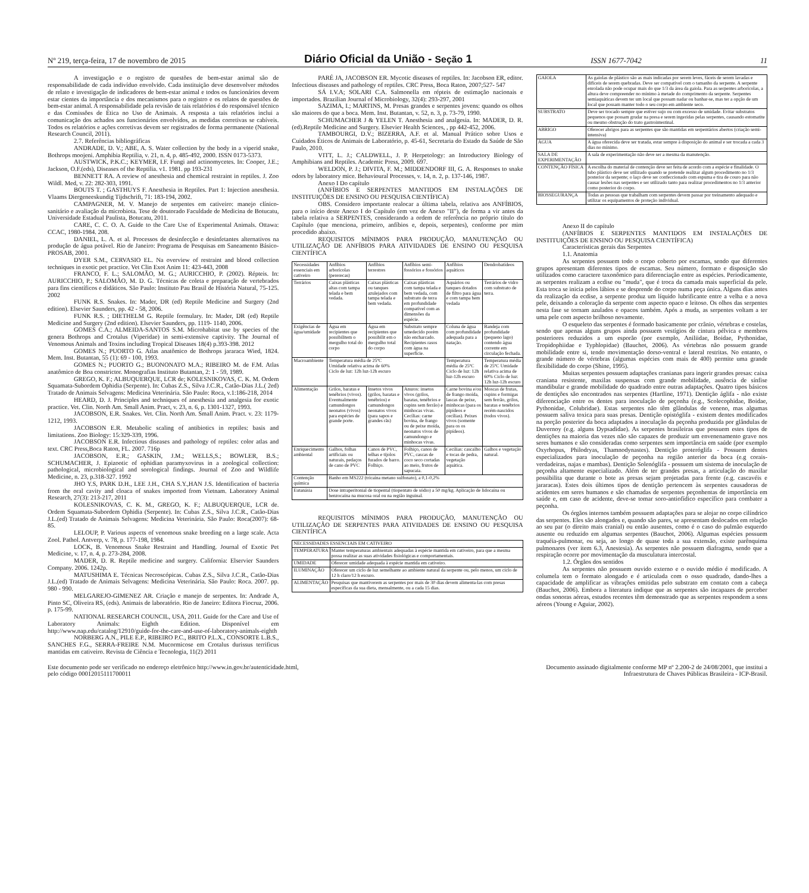Nº 219, terça-feira, 17 de novembro de 2015 Diário Oficial da União - Seção 1 ISSN 1677-7042 11
A investigação e o registro de questões de bem-estar animal são de responsabilidade de cada indivíduo envolvido. Cada instituição deve desenvolver métodos de relato e investigação de indicadores de bem-estar animal e todos os funcionários devem estar cientes da importância e dos mecanismos para o registro e os relatos de questões de bem-estar animal. A responsabilidade pela revisão de tais relatórios é do responsável técnico e das Comissões de Ética no Uso de Animais. A resposta a tais relatórios inclui a comunicação dos achados aos funcionários envolvidos, as medidas corretivas se cabíveis. Todos os relatórios e ações corretivas devem ser registrados de forma permanente (National Research Council, 2011).
2.7. Referências bibliográficas
ANDRADE, D. V.; ABE, A. S. Water collection by the body in a viperid snake, Bothrops moojeni. Amphibia Reptilia, v. 21, n. 4, p. 485-492, 2000. ISSN 0173-5373.
AUSTWICK, P.K.C.; KEYMER, I.F. Fungi and actinomycetes. In: Cooper, J.E.; Jackson, O.F.(eds), Diseases of the Reptilia. v1. 1981. pp 193-231
BENNETT RA. A review of anesthesia and chemical restraint in reptiles. J. Zoo Wildl. Med, v. 22: 282-303, 1991.
BOUTS T. ; GASTHUYS F. Anesthesia in Reptiles. Part 1: Injection anesthesia. Vlaams Diergeneeskundig Tijdschrift, 71: 183-194, 2002.
CAMPAGNER, M. V. Manejo de serpentes em cativeiro: manejo clínico-sanitário e avaliação da microbiota. Tese de doutorado Faculdade de Medicina de Botucatu, Universidade Estadual Paulista, Botucatu, 2011.
CARE, C. C. O. A. Guide to the Care Use of Experimental Animals. Ottawa: CCAC, 1980-1984. 208.
DANIEL, L. A. et al. Processos de desinfecção e desinfetantes alternativos na produção de água potável. Rio de Janeiro: Programa de Pesquisas em Saneamento Básico-PROSAB, 2001.
DYER S.M., CERVASIO EL. Na overview of restraint and blood collection techniques in exotic pet practice. Vet Clin Exot Anim 11: 423-443, 2008
FRANCO, F. L.; SALOMÃO, M. G.; AURICCHIO, P. (2002). Répteis. In: AURICCHIO, P.; SALOMÃO, M. D. G. Técnicas de coleta e preparação de vertebrados para fins científicos e didáticos. São Paulo: Instituto Pau Brasil de História Natural, 75-125. 2002
FUNK R.S. Snakes. In: Mader, DR (ed) Reptile Medicine and Surgery (2nd edition). Elsevier Saunders, pp. 42 - 58, 2006.
FUNK R.S. ; DIETHELM G. Reptile formulary. In: Mader, DR (ed) Reptile Medicine and Surgery (2nd edition). Elsevier Saunders, pp. 1119- 1140, 2006.
GOMES C.A.; ALMEIDA-SANTOS S.M. Microhabitat use by species of the genera Bothrops and Crotalus (Viperidae) in semi-extensive captivity. The Journal of Venomous Animals and Toxins including Tropical Diseases 18(4) p.393-398. 2012
GOMES N.; PUORTO G. Atlas anatômico de Bothrops jararaca Wied, 1824. Mem. Inst. Butantan, 55 (1): 69 - 100, 1993.
GOMES N.; PUORTO G.; BUONONATO M.A.; RIBEIRO M. de F.M. Atlas anatômico de Boa constrictor. Monografias Instituto Butantan, 2: 1 - 59, 1989.
GREGO, K. F.; ALBUQUERQUE, LCR de; KOLESNIKOVAS, C. K. M. Ordem Squamata-Subordem Ophidia (Serpente). In: Cubas Z.S., Silva J.C.R., Catão-Dias J.L.( 2ed) Tratado de Animais Selvagens: Medicina Veterinária. São Paulo: Roca, v.1:186-218, 2014
HEARD, D. J. Principles and techniques of anesthesia and analgesia for exotic practice. Vet. Clin. North Am. Small Anim. Pract, v. 23, n. 6, p. 1301-1327, 1993.
JACOBSON, E.R. Snakes. Vet. Clin. North Am. Small Anim. Pract. v. 23: 1179-1212, 1993.
JACOBSON E.R. Metabolic scaling of antibiotics in reptiles: basis and limitations. Zoo Biology: 15:329-339, 1996.
JACOBSON E.R. Infectious diseases and pathology of reptiles: color atlas and text. CRC Press,Boca Raton, FL. 2007. 716p
JACOBSON, E.R.; GASKIN, J.M.; WELLS,S.; BOWLER, B.S.; SCHUMACHER, J. Epizootic of ophidian paramyxovirus in a zoological collection: pathological, microbiological and sorological findings. Journal of Zoo and Wildlife Medicine, n. 23, p.318-327. 1992
JHO Y.S, PARK D.H., LEE J.H., CHA S.Y.,HAN J.S. Identification of bacteria from the oral cavity and cloaca of snakes imported from Vietnam. Laboratory Animal Research, 27(3): 213-217, 2011
KOLESNIKOVAS, C. K. M., GREGO, K. F.; ALBUQUERQUE, LCR de. Ordem Squamata-Subordem Ophidia (Serpente). In: Cubas Z.S., Silva J.C.R., Catão-Dias J.L.(ed) Tratado de Animais Selvagens: Medicina Veterinária. São Paulo: Roca(2007): 68-85.
LELOUP, P. Various aspects of venomous snake breeding on a large scale. Acta Zool. Pathol. Antverp, v. 78, p. 177-198, 1984.
LOCK, B. Venomous Snake Restraint and Handling. Journal of Exotic Pet Medicine, v. 17, n. 4, p. 273-284, 2008.
MADER, D. R. Reptile medicine and surgery. California: Elservier Saunders Company. 2006. 1242p.
MATUSHIMA E. Técnicas Necroscópicas. Cubas Z.S., Silva J.C.R., Catão-Dias J.L.(ed) Tratado de Animais Selvagens: Medicina Veterinária. São Paulo: Roca. 2007. pp. 980 - 990.
MELGAREJO-GIMENEZ AR. Criação e manejo de serpentes. In: Andrade A, Pinto SC, Oliveira RS, (eds). Animais de laboratório. Rio de Janeiro: Editora Fiocruz, 2006. p. 175-99.
NATIONAL RESEARCH COUNCIL, USA, 2011. Guide for the Care and Use of Laboratory Animals: Eighth Edition. Disponível em http://www.nap.edu/catalog/12910/guide-for-the-care-and-use-of-laboratory-animals-eighth
NORBERG A.N., PILE E.P., RIBEIRO P.C., BRITO P.L.X., CONSORTE L.B.S., SANCHES F.G., SERRA-FREIRE N.M. Mucormicose em Crotalus durissus terrificus mantidas em cativeiro. Revista de Ciência e Tecnologia, 11(2) 2011
PARÉ JA, JACOBSON ER. Mycotic diseases of reptiles. In: Jacobson ER, editor. Infectious diseases and pathology of reptiles. CRC Press, Boca Raton, 2007;527- 547
SÁ I.V.A; SOLARI C.A. Salmonella em répteis de estimação nacionais e importados. Brazilian Journal of Microbiology, 32(4): 293-297, 2001
SAZIMA, I.; MARTINS, M. Presas grandes e serpentes jovens: quando os olhos são maiores do que a boca. Mem. Inst. Butantan, v. 52, n. 3, p. 73-79, 1990.
SCHUMACHER J & YELEN T. Anesthesia and analgesia. In: MADER, D. R. (ed).Reptile Medicine and Surgery. Elsevier Health Sciences, , pp 442-452, 2006.
TAMBOURGI, D.V.; BIZERRA, A.F. et al. Manual Prático sobre Usos e Cuidados Éticos de Animais de Laboratório, p. 45-61, Secretaria do Estado da Saúde de São Paulo, 2010.
VITT, L. J.; CALDWELL, J. P. Herpetology: an Introductory Biology of Amphibians and Reptiles. Academic Press, 2009. 697.
WELDON, P. J.; DIVITA, F. M.; MIDDENDORF III, G. A. Responses to snake odors by laboratory mice. Behavioural Processes, v. 14, n. 2, p. 137-146, 1987.
Anexo I Do capítulo
(ANFÍBIOS E SERPENTES MANTIDOS EM INSTALAÇÕES DE INSTITUIÇÕES DE ENSINO OU PESQUISA CIENTÍFICA)
OBS. Considero importante realocar a última tabela, relativa aos ANFÍBIOS, para o início deste Anexo I do Capítulo (em vez de Anexo "II"), de forma a vir antes da tabela relativa a SERPENTES, considerando a ordem de referência no próprio título do Capítulo (que menciona, primeiro, anfíbios e, depois, serpentes), conforme por mim procedido abaixo.
REQUISITOS MÍNIMOS PARA PRODUÇÃO, MANUTENÇÃO OU UTILIZAÇÃO DE ANFÍBIOS PARA ATIVIDADES DE ENSINO OU PESQUISA CIENTÍFICA
| Necessidades essenciais em cativeiro | Anfíbios arborícolas (pererecas) | Anfíbios terrestres | Anfíbios semi-fossórios e fossórios | Anfíbios aquáticos | Dendrobatídeos |
| --- | --- | --- | --- | --- | --- |
| Terrários | Caixas plásticas altas com tampa telada e bem vedada. | Caixas plásticas ou tanques azulejados com tampa telada e bem vedada. | Caixas plásticas com tampa telada e bem vedada, com substrato de terra em profundidade compatível com as dimensões da espécie. | Aquários ou tanques dotados de filtro para água e com tampa bem vedada | Terrários de vidro com substrato de terra. |
| Exigências de água/umidade | Água em recipientes que possibilitem o mergulho total do corpo | Água em recipientes que possibilit em o mergulho total do corpo | Substrato sempre umedecido porém não encharcado. Recipientes rasos com água na superfície. | Coluna de água com profundidade adequada para a natação. | Bandeja com profundidade (pequeno lago) contendo água corrente em circulação fechada. |
| Macroambiente | Temperatura média de 25ºC Umidade relativa acima de 60% Ciclo de luz: 12h luz-12h escuro | | | Temperatura média de 25ºC Ciclo de luz: 12h luz-12h escuro | Temperatura média de 25ºC Umidade relativa acima de 60% Ciclo de luz: 12h luz-12h escuro |
| Alimentação | Grilos, baratas e tenébrios (vivos). Eventualmente camundongos neonatos (vivos) para espécies de grande porte. | Insetos vivos (grilos, baratas e tenébrios) e camundongos neonatos vivos (para sapos e grandes rãs) | Anuros: insetos vivos (grilos, baratas, tenébrios e cupins sem ferrão) e minhocas vivas. Cecílias: carne bovina, de frango ou de peixe moída, neonatos vivos de camundongo e minhocas vivas. | Carne bovina e/ou de frango moída, lascas de peixe, minhocas (para os pipídeos e cecílias). Peixes vivos (somente para os os pipídeos). | Moscas de frutas, cupins e formigas sem ferrão, grilos, baratas e tenébrios recém-nascidos (todos vivos). |
| Enriquecimento ambiental | Galhos, folhas artificiais ou naturais, pedaços de cano de PVC | Canos de PVC, telhas e tijolos furados de barro. Folhiço. | Folhiço, canos de PVC, cascas de coco seco cortadas ao meio, frutos de sapucaia. | Cecílias: cascalho e tocas de pedra, vegetação aquática. | Galhos e vegetação natural. |
| Contenção química | Banho em MS222 (tricaína metano sulfonato), a 0,1-0,2% | | | | |
| Eutanásia | Dose intraperitonial de tiopental (tiopentato de sódio) a 50 mg/kg. Aplicação de lidocaína ou benzocaína na mucosa oral ou na região inguinal. | | | | |
REQUISITOS MÍNIMOS PARA PRODUÇÃO, MANUTENÇÃO OU UTILIZAÇÃO DE SERPENTES PARA ATIVIDADES DE ENSINO OU PESQUISA CIENTÍFICA
| NECESSIDADES ESSENCIAIS EM CATIVEIRO | |
| --- | --- |
| TEMPERATURA | Manter temperaturas ambientais adequadas à espécie mantida em cativeiro, para que a mesma possa realizar as suas atividades fisiológicas e comportamentais. |
| UMIDADE | Oferecer umidade adequada à espécie mantida em cativeiro. |
| ILUMINAÇÃO | Oferecer um ciclo de luz semelhante ao ambiente natural da serpente ou, pelo menos, um ciclo de 12 h claro/12 h escuro. |
| ALIMENTAÇÃO | Pesquisas que mantiverem as serpentes por mais de 30 dias devem alimenta-las com presas específicas da sua dieta, mensalmente, ou a cada 15 dias. |
| GAIOLA | As gaiolas de plástico são as mais indicadas por serem leves, fáceis de serem lavadas e difíceis de serem quebradas. Deve ser compatível com o tamanho da serpente. A serpente enrolada não pode ocupar mais do que 1/3 da área da gaiola. Para as serpentes arborícolas, a altura deve compreender no mínimo à metade do comprimento da serpente. Serpentes semiaquáticas devem ter um local que possam nadar ou banhar-se, mas ter a opção de um local que possam manter todo o seu corpo em ambiente seco. |
| SUBSTRATO | Deve ser trocado sempre que estiver sujo ou com excesso de umidade. Evitar substratos pequenos que possam grudar na presa e serem ingeridas pelas serpentes, causando estomatite ou mesmo obstrução do trato gastrointestinal. |
| ABRIGO | Oferecer abrigos para as serpentes que são mantidas em serpentários abertos (criação semi-intensiva) |
| ÁGUA | A água oferecida deve ser tratada, estar sempre à disposição do animal e ser trocada a cada 3 dias no mínimo. |
| SALA DE EXPERIMENTAÇÃO | A sala de experimentação não deve ser a mesma da manutenção. |
| CONTENÇÃO FÍSICA | A escolha do material de contenção deve ser feita de acordo com a espécie e finalidade. O tubo plástico deve ser utilizado quando se pretende realizar algum procedimento no 1/3 posterior da serpente; o laço deve ser confeccionado com espuma e tira de couro para não causar lesões nas serpentes e ser utilizado tanto para realizar procedimentos no 1/3 anterior como posterior do corpo. |
| BIOSSEGURANÇA | Todas as pessoas que trabalham com serpentes devem passar por treinamento adequado e utilizar os equipamentos de proteção individual. |
Anexo II do capítulo
(ANFÍBIOS E SERPENTES MANTIDOS EM INSTALAÇÕES DE INSTITUIÇÕES DE ENSINO OU PESQUISA CIENTÍFICA)
Características gerais das Serpentes
1.1. Anatomia
As serpentes possuem todo o corpo coberto por escamas, sendo que diferentes grupos apresentam diferentes tipos de escamas. Seu número, formato e disposição são utilizados como caractere taxonômico para diferenciação entre as espécies. Periodicamente, as serpentes realizam a ecdise ou "muda", que é troca da camada mais superficial da pele. Esta troca se inicia pelos lábios e se desprende do corpo numa peça única. Alguns dias antes da realização da ecdise, a serpente produz um líquido lubrificante entre a velha e a nova pele, deixando a coloração da serpente com aspecto opaco e leitoso. Os olhos das serpentes nesta fase se tornam azulados e opacos também. Após a muda, as serpentes voltam a ter uma pele com aspecto brilhoso novamente.
O esqueleto das serpentes é formado basicamente por crânio, vértebras e costelas, sendo que apenas alguns grupos ainda possuem vestígios de cintura pélvica e membros posteriores reduzidos a um esporão (por exemplo, Aniliidae, Boidae, Pythonidae, Tropidophiidae e Typhlopidae) (Bauchot, 2006). As vértebras não possuem grande mobilidade entre si, tendo movimentação dorso-ventral e lateral restritas. No entanto, o grande número de vértebras (algumas espécies com mais de 400) permite uma grande flexibilidade do corpo (Shine, 1995).
Muitas serpentes possuem adaptações cranianas para ingerir grandes presas: caixa craniana resistente, maxilas suspensas com grande mobilidade, ausência de sínfise mandibular e grande mobilidade do quadrado entre outras adaptações. Quatro tipos básicos de dentições são encontrados nas serpentes (Hartline, 1971). Dentição áglifa - não existe diferenciação entre os dentes para inoculação de peçonha (e.g., Scolecophidae, Boidae, Pythonidae, Colubridae). Estas serpentes não têm glândulas de veneno, mas algumas possuem saliva toxica para suas presas. Dentição opistóglifa - existem dentes modificados na porção posterior da boca adaptados a inoculação da peçonha produzida por glândulas de Duvernoy (e.g. alguns Dypsadidae). As serpentes brasileiras que possuem estes tipos de dentições na maioria das vezes não são capazes de produzir um envenenamento grave nos seres humanos e são consideradas como serpentes sem importância em saúde (por exemplo Oxyrhopus, Philodryas, Thamnodynastes). Dentição proteróglifa - Possuem dentes especializados para inoculação de peçonha na região anterior da boca (e.g corais-verdadeiras, najas e mambas). Dentição Solenóglifa - possuem um sistema de inoculação de peçonha altamente especializado. Além de ter grandes presas, a articulação do maxilar possibilita que durante o bote as presas sejam projetadas para frente (e.g. cascavéis e jararacas). Estes dois últimos tipos de dentição pertencem às serpentes causadoras de acidentes em seres humanos e são chamadas de serpentes peçonhentas de importância em saúde e, em caso de acidente, deve-se tomar soro-antiofídico específico para combater a peçonha.
Os órgãos internos também possuem adaptações para se alojar no corpo cilíndrico das serpentes. Eles são alongados e, quando são pares, se apresentam deslocados em relação ao seu par (o direito mais cranial) ou então ausentes, como é o caso do pulmão esquerdo ausente ou reduzido em algumas serpentes (Bauchot, 2006). Algumas espécies possuem traquéia-pulmonar, ou seja, ao longo de quase toda a sua extensão, existe parênquima pulmonares (ver item 6.3, Anestesia). As serpentes não possuem diafragma, sendo que a respiração ocorre por movimentação da musculatura intercostal.
1.2. Órgãos dos sentidos
As serpentes não possuem ouvido externo e o ouvido médio é modificado. A columela tem o formato alongado e é articulada com o osso quadrado, dando-lhes a capacidade de amplificar as vibrações emitidas pelo substrato em contato com a cabeça (Bauchot, 2006). Embora a literatura indique que as serpentes são incapazes de perceber ondas sonoras aéreas, estudos recentes têm demonstrado que as serpentes respondem a sons aéreos (Young e Aguiar, 2002).
Este documento pode ser verificado no endereço eletrônico http://www.in.gov.br/autenticidade.html,
pelo código 00012015111700011 Documento assinado digitalmente conforme MP nº 2.200-2 de 24/08/2001, que institui a
Infraestrutura de Chaves Públicas Brasileira - ICP-Brasil.